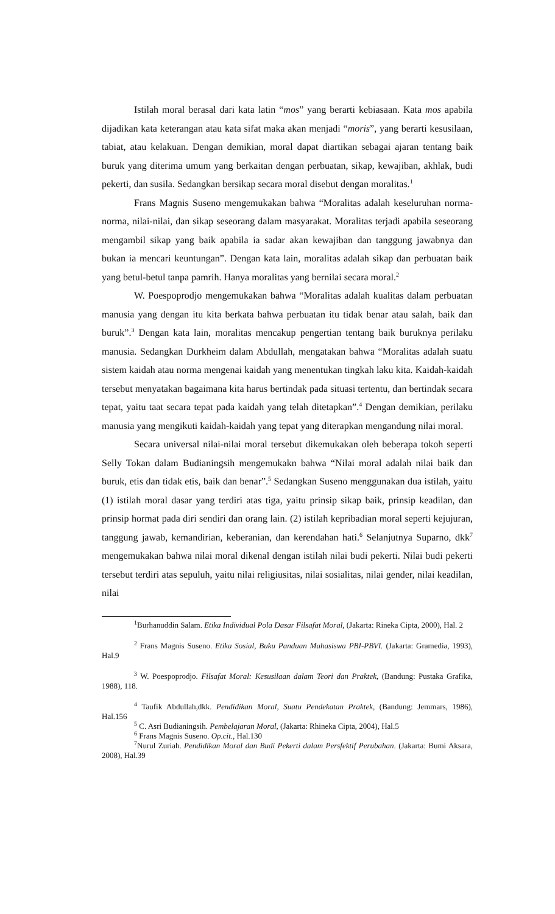Istilah moral berasal dari kata latin “mos” yang berarti kebiasaan. Kata mos apabila dijadikan kata keterangan atau kata sifat maka akan menjadi “moris”, yang berarti kesusilaan, tabiat, atau kelakuan. Dengan demikian, moral dapat diartikan sebagai ajaran tentang baik buruk yang diterima umum yang berkaitan dengan perbuatan, sikap, kewajiban, akhlak, budi pekerti, dan susila. Sedangkan bersikap secara moral disebut dengan moralitas.<sup>1</sup>
Frans Magnis Suseno mengemukakan bahwa “Moralitas adalah keseluruhan norma-norma, nilai-nilai, dan sikap seseorang dalam masyarakat. Moralitas terjadi apabila seseorang mengambil sikap yang baik apabila ia sadar akan kewajiban dan tanggung jawabnya dan bukan ia mencari keuntungan”. Dengan kata lain, moralitas adalah sikap dan perbuatan baik yang betul-betul tanpa pamrih. Hanya moralitas yang bernilai secara moral.<sup>2</sup>
W. Poespoprodjo mengemukakan bahwa “Moralitas adalah kualitas dalam perbuatan manusia yang dengan itu kita berkata bahwa perbuatan itu tidak benar atau salah, baik dan buruk”.<sup>3</sup> Dengan kata lain, moralitas mencakup pengertian tentang baik buruknya perilaku manusia. Sedangkan Durkheim dalam Abdullah, mengatakan bahwa “Moralitas adalah suatu sistem kaidah atau norma mengenai kaidah yang menentukan tingkah laku kita. Kaidah-kaidah tersebut menyatakan bagaimana kita harus bertindak pada situasi tertentu, dan bertindak secara tepat, yaitu taat secara tepat pada kaidah yang telah ditetapkan”.<sup>4</sup> Dengan demikian, perilaku manusia yang mengikuti kaidah-kaidah yang tepat yang diterapkan mengandung nilai moral.
Secara universal nilai-nilai moral tersebut dikemukakan oleh beberapa tokoh seperti Selly Tokan dalam Budianingsih mengemukakn bahwa “Nilai moral adalah nilai baik dan buruk, etis dan tidak etis, baik dan benar”.<sup>5</sup> Sedangkan Suseno menggunakan dua istilah, yaitu (1) istilah moral dasar yang terdiri atas tiga, yaitu prinsip sikap baik, prinsip keadilan, dan prinsip hormat pada diri sendiri dan orang lain. (2) istilah kepribadian moral seperti kejujuran, tanggung jawab, kemandirian, keberanian, dan kerendahan hati.<sup>6</sup> Selanjutnya Suparno, dkk<sup>7</sup> mengemukakan bahwa nilai moral dikenal dengan istilah nilai budi pekerti. Nilai budi pekerti tersebut terdiri atas sepuluh, yaitu nilai religiusitas, nilai sosialitas, nilai gender, nilai keadilan, nilai
<sup>1</sup> Burhanuddin Salam. Etika Individual Pola Dasar Filsafat Moral, (Jakarta: Rineka Cipta, 2000), Hal. 2
<sup>2</sup> Frans Magnis Suseno. Etika Sosial, Buku Panduan Mahasiswa PBI-PBVI. (Jakarta: Gramedia, 1993), Hal.9
<sup>3</sup> W. Poespoprodjo. Filsafat Moral: Kesusilaan dalam Teori dan Praktek, (Bandung: Pustaka Grafika, 1988), 118.
<sup>4</sup> Taufik Abdullah,dkk. Pendidikan Moral, Suatu Pendekatan Praktek, (Bandung: Jemmars, 1986), Hal.156
<sup>5</sup> C. Asri Budianingsih. Pembelajaran Moral, (Jakarta: Rhineka Cipta, 2004), Hal.5
<sup>6</sup> Frans Magnis Suseno. Op.cit., Hal.130
<sup>7</sup> Nurul Zuriah. Pendidikan Moral dan Budi Pekerti dalam Persfektif Perubahan. (Jakarta: Bumi Aksara, 2008), Hal.39